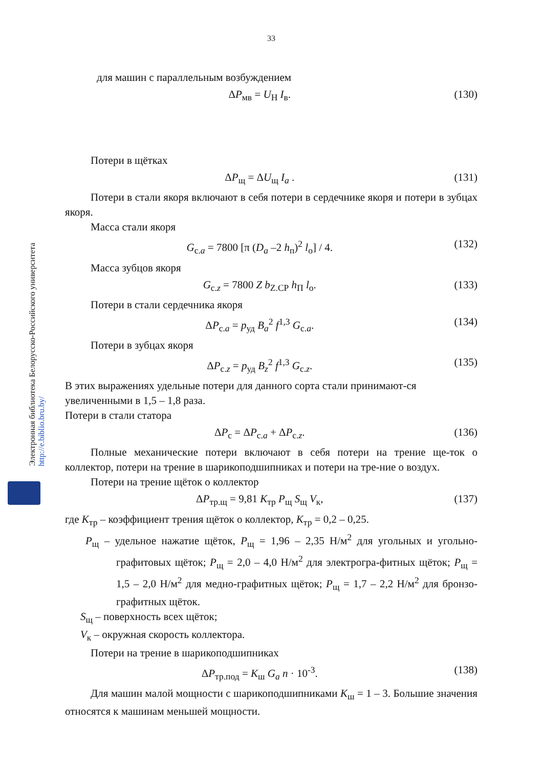Электронная библиотека Белорусско-Российского университета
http://e.biblio.bru.by/
33
для машин с параллельным возбуждением
ΔP<sub>мв</sub> = U<sub>Н</sub> I<sub>в</sub>. (130)
Потери в щётках
ΔP<sub>щ</sub> = ΔU<sub>щ</sub> I<sub>a</sub> . (131)
Потери в стали якоря включают в себя потери в сердечнике якоря и потери в зубцах якоря.
Масса стали якоря
G<sub>с.a</sub> = 7800 [π (D<sub>a</sub> –2 h<sub>п</sub>)<sup>2</sup> l<sub>о</sub>] / 4. (132)
Масса зубцов якоря
G<sub>с.z</sub> = 7800 Z b<sub>Z.CP</sub> h<sub>П</sub> l<sub>о</sub>. (133)
Потери в стали сердечника якоря
ΔP<sub>с.a</sub> = p<sub>уд</sub> B<sub>a</sub><sup>2</sup> f<sup>1,3</sup> G<sub>с.a</sub>. (134)
Потери в зубцах якоря
ΔP<sub>с.z</sub> = p<sub>уд</sub> B<sub>z</sub><sup>2</sup> f<sup>1,3</sup> G<sub>с.z</sub>. (135)
В этих выражениях удельные потери для данного сорта стали принимают-ся увеличенными в 1,5 – 1,8 раза.
Потери в стали статора
ΔP<sub>с</sub> = ΔP<sub>с.a</sub> + ΔP<sub>с.z</sub>. (136)
Полные механические потери включают в себя потери на трение ще-ток о коллектор, потери на трение в шарикоподшипниках и потери на тре-ние о воздух.
Потери на трение щёток о коллектор
ΔP<sub>тр.щ</sub> = 9,81 K<sub>тр</sub> P<sub>щ</sub> S<sub>щ</sub> V<sub>к</sub>, (137)
где K<sub>тр</sub> – коэффициент трения щёток о коллектор, K<sub>тр</sub> = 0,2 – 0,25.
P<sub>щ</sub> – удельное нажатие щёток, P<sub>щ</sub> = 1,96 – 2,35 Н/м<sup>2</sup> для угольных и угольно-графитовых щёток; P<sub>щ</sub> = 2,0 – 4,0 Н/м<sup>2</sup> для электрогра-фитных щёток; P<sub>щ</sub> = 1,5 – 2,0 Н/м<sup>2</sup> для медно-графитных щёток; P<sub>щ</sub> = 1,7 – 2,2 Н/м<sup>2</sup> для бронзо-графитных щёток.
S<sub>щ</sub> – поверхность всех щёток;
V<sub>к</sub> – окружная скорость коллектора.
Потери на трение в шарикоподшипниках
ΔP<sub>тр.под</sub> = K<sub>ш</sub> G<sub>a</sub> n · 10<sup>-3</sup>. (138)
Для машин малой мощности с шарикоподшипниками K<sub>ш</sub> = 1 – 3. Большие значения относятся к машинам меньшей мощности.